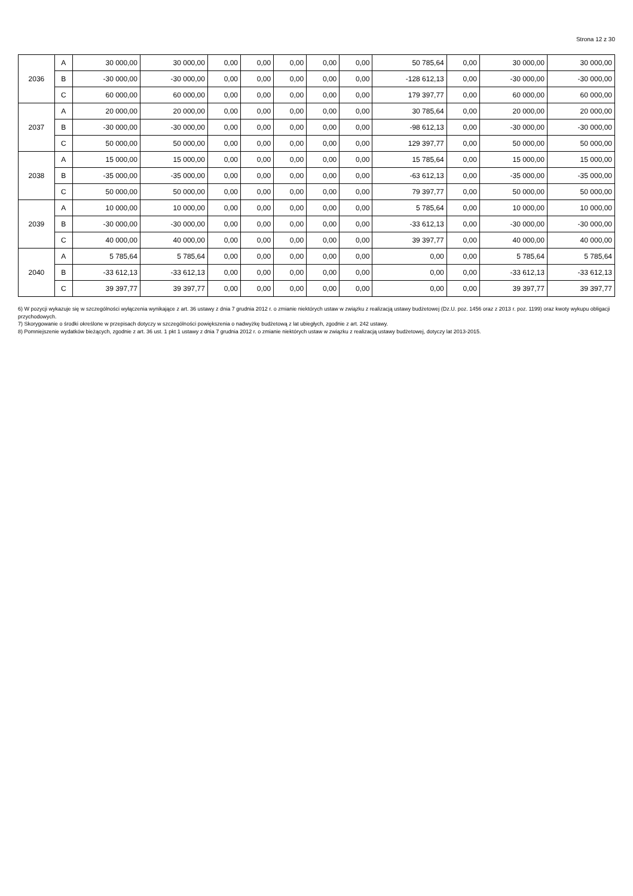Strona 12 z 30
| 2036 | A | 30 000,00 | 30 000,00 | 0,00 | 0,00 | 0,00 | 0,00 | 0,00 | 50 785,64 | 0,00 | 30 000,00 | 30 000,00 |
| | B | -30 000,00 | -30 000,00 | 0,00 | 0,00 | 0,00 | 0,00 | 0,00 | -128 612,13 | 0,00 | -30 000,00 | -30 000,00 |
| | C | 60 000,00 | 60 000,00 | 0,00 | 0,00 | 0,00 | 0,00 | 0,00 | 179 397,77 | 0,00 | 60 000,00 | 60 000,00 |
| 2037 | A | 20 000,00 | 20 000,00 | 0,00 | 0,00 | 0,00 | 0,00 | 0,00 | 30 785,64 | 0,00 | 20 000,00 | 20 000,00 |
| | B | -30 000,00 | -30 000,00 | 0,00 | 0,00 | 0,00 | 0,00 | 0,00 | -98 612,13 | 0,00 | -30 000,00 | -30 000,00 |
| | C | 50 000,00 | 50 000,00 | 0,00 | 0,00 | 0,00 | 0,00 | 0,00 | 129 397,77 | 0,00 | 50 000,00 | 50 000,00 |
| 2038 | A | 15 000,00 | 15 000,00 | 0,00 | 0,00 | 0,00 | 0,00 | 0,00 | 15 785,64 | 0,00 | 15 000,00 | 15 000,00 |
| | B | -35 000,00 | -35 000,00 | 0,00 | 0,00 | 0,00 | 0,00 | 0,00 | -63 612,13 | 0,00 | -35 000,00 | -35 000,00 |
| | C | 50 000,00 | 50 000,00 | 0,00 | 0,00 | 0,00 | 0,00 | 0,00 | 79 397,77 | 0,00 | 50 000,00 | 50 000,00 |
| 2039 | A | 10 000,00 | 10 000,00 | 0,00 | 0,00 | 0,00 | 0,00 | 0,00 | 5 785,64 | 0,00 | 10 000,00 | 10 000,00 |
| | B | -30 000,00 | -30 000,00 | 0,00 | 0,00 | 0,00 | 0,00 | 0,00 | -33 612,13 | 0,00 | -30 000,00 | -30 000,00 |
| | C | 40 000,00 | 40 000,00 | 0,00 | 0,00 | 0,00 | 0,00 | 0,00 | 39 397,77 | 0,00 | 40 000,00 | 40 000,00 |
| 2040 | A | 5 785,64 | 5 785,64 | 0,00 | 0,00 | 0,00 | 0,00 | 0,00 | 0,00 | 0,00 | 5 785,64 | 5 785,64 |
| | B | -33 612,13 | -33 612,13 | 0,00 | 0,00 | 0,00 | 0,00 | 0,00 | 0,00 | 0,00 | -33 612,13 | -33 612,13 |
| | C | 39 397,77 | 39 397,77 | 0,00 | 0,00 | 0,00 | 0,00 | 0,00 | 0,00 | 0,00 | 39 397,77 | 39 397,77 |
6) W pozycji wykazuje się w szczególności wyłączenia wynikające z art. 36 ustawy z dnia 7 grudnia 2012 r. o zmianie niektórych ustaw w związku z realizacją ustawy budżetowej (Dz.U. poz. 1456 oraz z 2013 r. poz. 1199) oraz kwoty wykupu obligacji przychodowych.
7) Skorygowanie o środki określone w przepisach dotyczy w szczególności powiększenia o nadwyżkę budżetową z lat ubiegłych, zgodnie z art. 242 ustawy.
8) Pomniejszenie wydatków bieżących, zgodnie z art. 36 ust. 1 pkt 1 ustawy z dnia 7 grudnia 2012 r. o zmianie niektórych ustaw w związku z realizacją ustawy budżetowej, dotyczy lat 2013-2015.